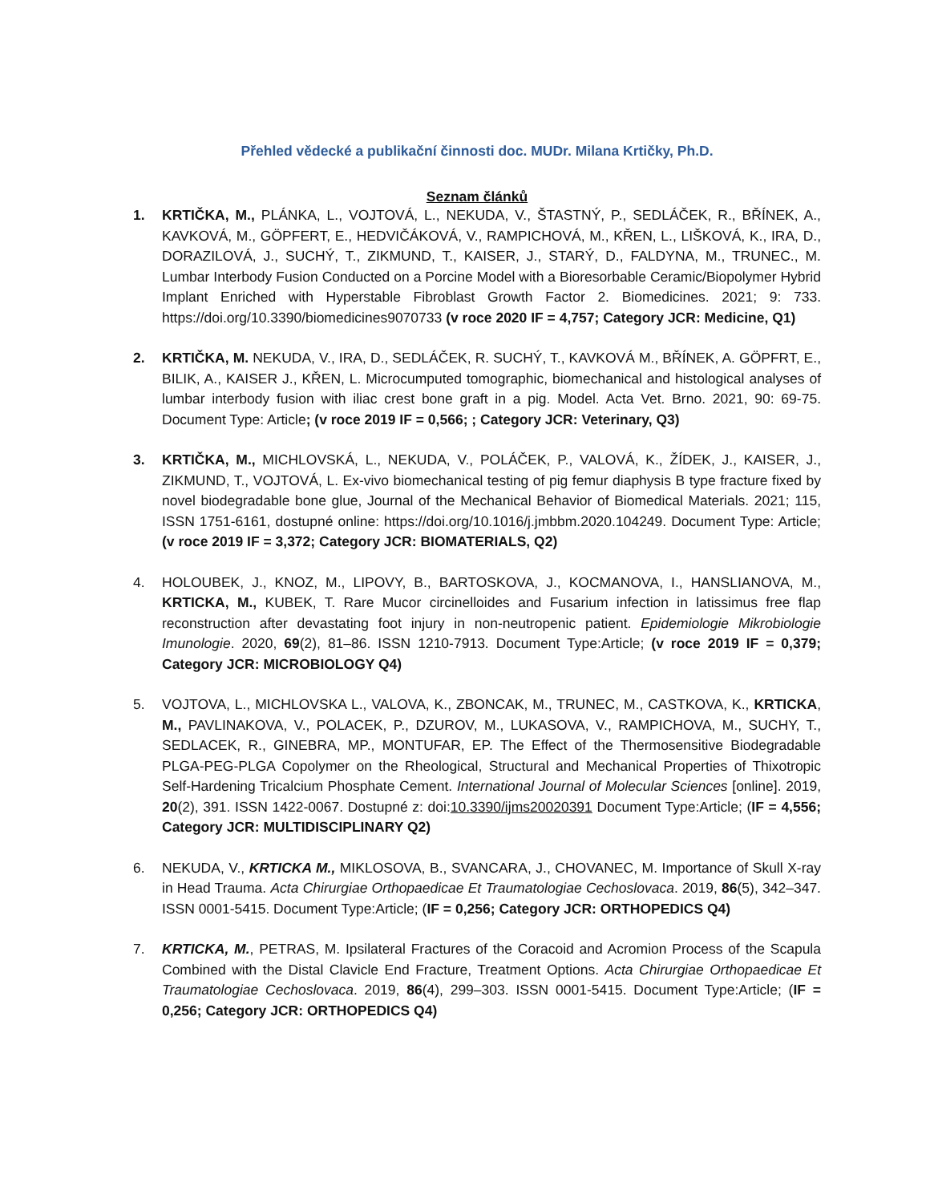Přehled vědecké a publikační činnosti doc. MUDr. Milana Krtičky, Ph.D.
Seznam článků
1. KRTIČKA, M., PLÁNKA, L., VOJTOVÁ, L., NEKUDA, V., ŠTASTNÝ, P., SEDLÁČEK, R., BŘÍNEK, A., KAVKOVÁ, M., GÖPFERT, E., HEDVIČÁKOVÁ, V., RAMPICHOVÁ, M., KŘEN, L., LIŠKOVÁ, K., IRA, D., DORAZILOVÁ, J., SUCHÝ, T., ZIKMUND, T., KAISER, J., STARÝ, D., FALDYNA, M., TRUNEC., M. Lumbar Interbody Fusion Conducted on a Porcine Model with a Bioresorbable Ceramic/Biopolymer Hybrid Implant Enriched with Hyperstable Fibroblast Growth Factor 2. Biomedicines. 2021; 9: 733. https://doi.org/10.3390/biomedicines9070733 (v roce 2020 IF = 4,757; Category JCR: Medicine, Q1)
2. KRTIČKA, M. NEKUDA, V., IRA, D., SEDLÁČEK, R. SUCHÝ, T., KAVKOVÁ M., BŘÍNEK, A. GÖPFRT, E., BILIK, A., KAISER J., KŘEN, L. Microcumputed tomographic, biomechanical and histological analyses of lumbar interbody fusion with iliac crest bone graft in a pig. Model. Acta Vet. Brno. 2021, 90: 69-75. Document Type: Article; (v roce 2019 IF = 0,566; ; Category JCR: Veterinary, Q3)
3. KRTIČKA, M., MICHLOVSKÁ, L., NEKUDA, V., POLÁČEK, P., VALOVÁ, K., ŽÍDEK, J., KAISER, J., ZIKMUND, T., VOJTOVÁ, L. Ex-vivo biomechanical testing of pig femur diaphysis B type fracture fixed by novel biodegradable bone glue, Journal of the Mechanical Behavior of Biomedical Materials. 2021; 115, ISSN 1751-6161, dostupné online: https://doi.org/10.1016/j.jmbbm.2020.104249. Document Type: Article; (v roce 2019 IF = 3,372; Category JCR: BIOMATERIALS, Q2)
4. HOLOUBEK, J., KNOZ, M., LIPOVY, B., BARTOSKOVA, J., KOCMANOVA, I., HANSLIANOVA, M., KRTICKA, M., KUBEK, T. Rare Mucor circinelloides and Fusarium infection in latissimus free flap reconstruction after devastating foot injury in non-neutropenic patient. Epidemiologie Mikrobiologie Imunologie. 2020, 69(2), 81–86. ISSN 1210-7913. Document Type:Article; (v roce 2019 IF = 0,379; Category JCR: MICROBIOLOGY Q4)
5. VOJTOVA, L., MICHLOVSKA L., VALOVA, K., ZBONCAK, M., TRUNEC, M., CASTKOVA, K., KRTICKA, M., PAVLINAKOVA, V., POLACEK, P., DZUROV, M., LUKASOVA, V., RAMPICHOVA, M., SUCHY, T., SEDLACEK, R., GINEBRA, MP., MONTUFAR, EP. The Effect of the Thermosensitive Biodegradable PLGA-PEG-PLGA Copolymer on the Rheological, Structural and Mechanical Properties of Thixotropic Self-Hardening Tricalcium Phosphate Cement. International Journal of Molecular Sciences [online]. 2019, 20(2), 391. ISSN 1422-0067. Dostupné z: doi:10.3390/ijms20020391 Document Type:Article; (IF = 4,556; Category JCR: MULTIDISCIPLINARY Q2)
6. NEKUDA, V., KRTICKA M., MIKLOSOVA, B., SVANCARA, J., CHOVANEC, M. Importance of Skull X-ray in Head Trauma. Acta Chirurgiae Orthopaedicae Et Traumatologiae Cechoslovaca. 2019, 86(5), 342–347. ISSN 0001-5415. Document Type:Article; (IF = 0,256; Category JCR: ORTHOPEDICS Q4)
7. KRTICKA, M., PETRAS, M. Ipsilateral Fractures of the Coracoid and Acromion Process of the Scapula Combined with the Distal Clavicle End Fracture, Treatment Options. Acta Chirurgiae Orthopaedicae Et Traumatologiae Cechoslovaca. 2019, 86(4), 299–303. ISSN 0001-5415. Document Type:Article; (IF = 0,256; Category JCR: ORTHOPEDICS Q4)